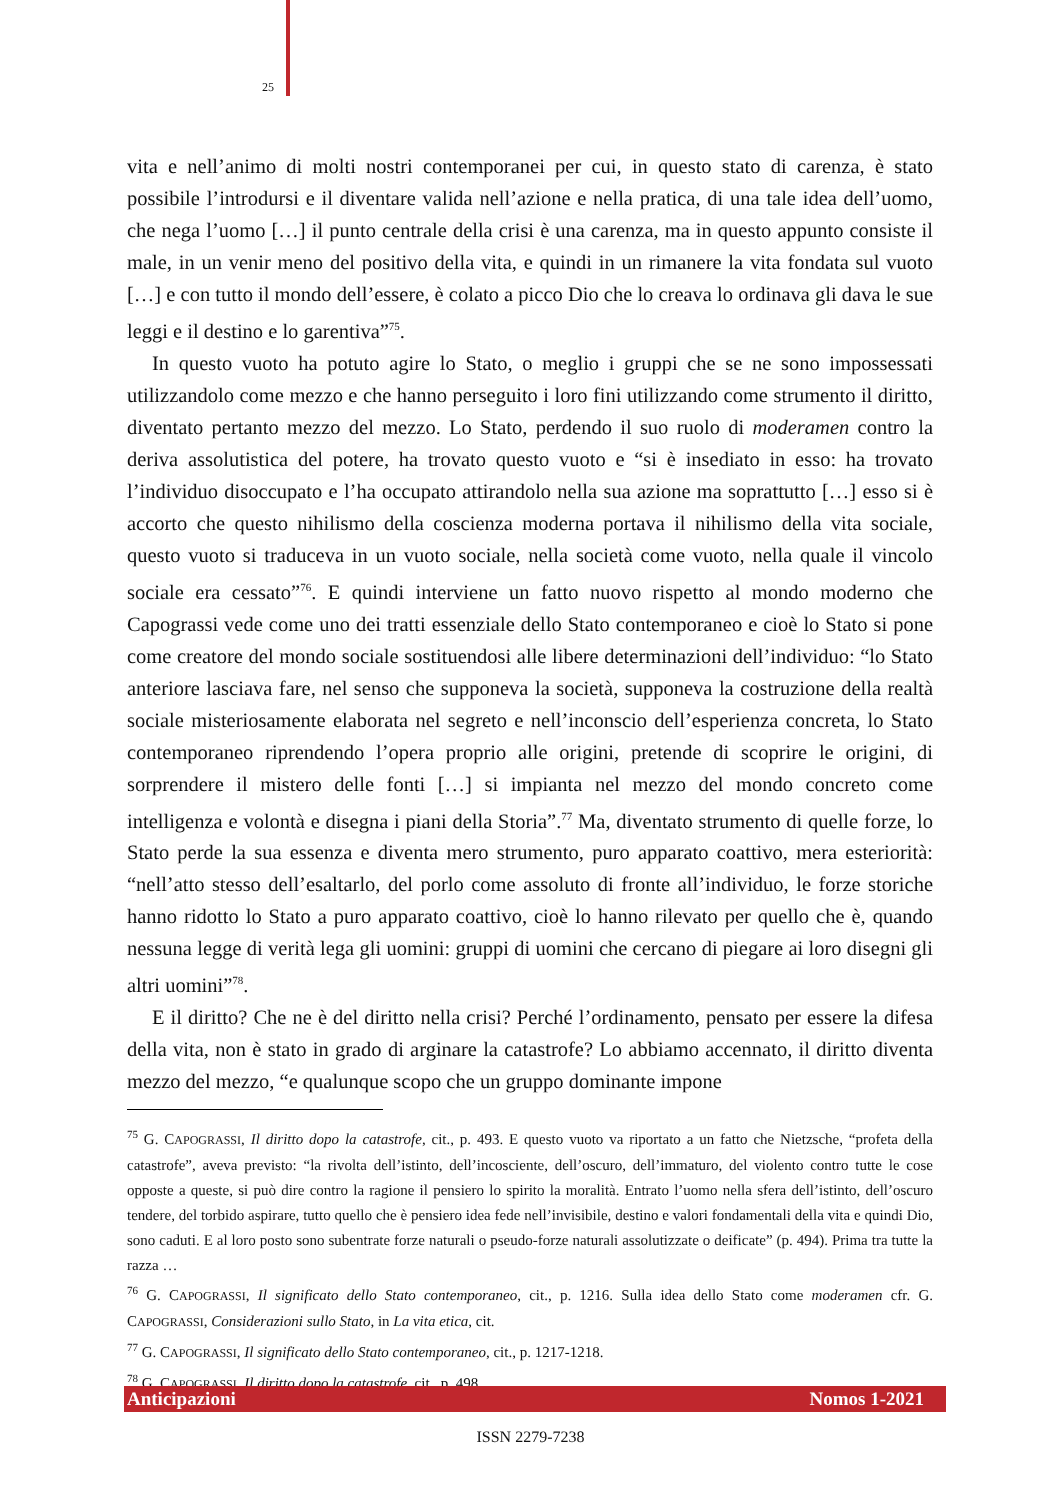25
vita e nell’animo di molti nostri contemporanei per cui, in questo stato di carenza, è stato possibile l’introdursi e il diventare valida nell’azione e nella pratica, di una tale idea dell’uomo, che nega l’uomo […] il punto centrale della crisi è una carenza, ma in questo appunto consiste il male, in un venir meno del positivo della vita, e quindi in un rimanere la vita fondata sul vuoto […] e con tutto il mondo dell’essere, è colato a picco Dio che lo creava lo ordinava gli dava le sue leggi e il destino e lo garentiva”<sup>75</sup>.
In questo vuoto ha potuto agire lo Stato, o meglio i gruppi che se ne sono impossessati utilizzandolo come mezzo e che hanno perseguito i loro fini utilizzando come strumento il diritto, diventato pertanto mezzo del mezzo. Lo Stato, perdendo il suo ruolo di moderamen contro la deriva assolutistica del potere, ha trovato questo vuoto e “si è insediato in esso: ha trovato l’individuo disoccupato e l’ha occupato attirandolo nella sua azione ma soprattutto […] esso si è accorto che questo nihilismo della coscienza moderna portava il nihilismo della vita sociale, questo vuoto si traduceva in un vuoto sociale, nella società come vuoto, nella quale il vincolo sociale era cessato”<sup>76</sup>. E quindi interviene un fatto nuovo rispetto al mondo moderno che Capograssi vede come uno dei tratti essenziale dello Stato contemporaneo e cioè lo Stato si pone come creatore del mondo sociale sostituendosi alle libere determinazioni dell’individuo: “lo Stato anteriore lasciava fare, nel senso che supponeva la società, supponeva la costruzione della realtà sociale misteriosamente elaborata nel segreto e nell’inconscio dell’esperienza concreta, lo Stato contemporaneo riprendendo l’opera proprio alle origini, pretende di scoprire le origini, di sorprendere il mistero delle fonti […] si impianta nel mezzo del mondo concreto come intelligenza e volontà e disegna i piani della Storia”.<sup>77</sup> Ma, diventato strumento di quelle forze, lo Stato perde la sua essenza e diventa mero strumento, puro apparato coattivo, mera esteriorità: “nell’atto stesso dell’esaltarlo, del porlo come assoluto di fronte all’individuo, le forze storiche hanno ridotto lo Stato a puro apparato coattivo, cioè lo hanno rilevato per quello che è, quando nessuna legge di verità lega gli uomini: gruppi di uomini che cercano di piegare ai loro disegni gli altri uomini”<sup>78</sup>.
E il diritto? Che ne è del diritto nella crisi? Perché l’ordinamento, pensato per essere la difesa della vita, non è stato in grado di arginare la catastrofe? Lo abbiamo accennato, il diritto diventa mezzo del mezzo, “e qualunque scopo che un gruppo dominante impone
<sup>75</sup> G. CAPOGRASSI, Il diritto dopo la catastrofe, cit., p. 493. E questo vuoto va riportato a un fatto che Nietzsche, “profeta della catastrofe”, aveva previsto: “la rivolta dell’istinto, dell’incosciente, dell’oscuro, dell’immaturo, del violento contro tutte le cose opposte a queste, si può dire contro la ragione il pensiero lo spirito la moralità. Entrato l’uomo nella sfera dell’istinto, dell’oscuro tendere, del torbido aspirare, tutto quello che è pensiero idea fede nell’invisibile, destino e valori fondamentali della vita e quindi Dio, sono caduti. E al loro posto sono subentrate forze naturali o pseudo-forze naturali assolutizzate o deificate” (p. 494). Prima tra tutte la razza …
<sup>76</sup> G. CAPOGRASSI, Il significato dello Stato contemporaneo, cit., p. 1216. Sulla idea dello Stato come moderamen cfr. G. CAPOGRASSI, Considerazioni sullo Stato, in La vita etica, cit.
<sup>77</sup> G. CAPOGRASSI, Il significato dello Stato contemporaneo, cit., p. 1217-1218.
<sup>78</sup> G. CAPOGRASSI, Il diritto dopo la catastrofe, cit., p. 498.
Anticipazioni Nomos 1-2021
ISSN 2279-7238